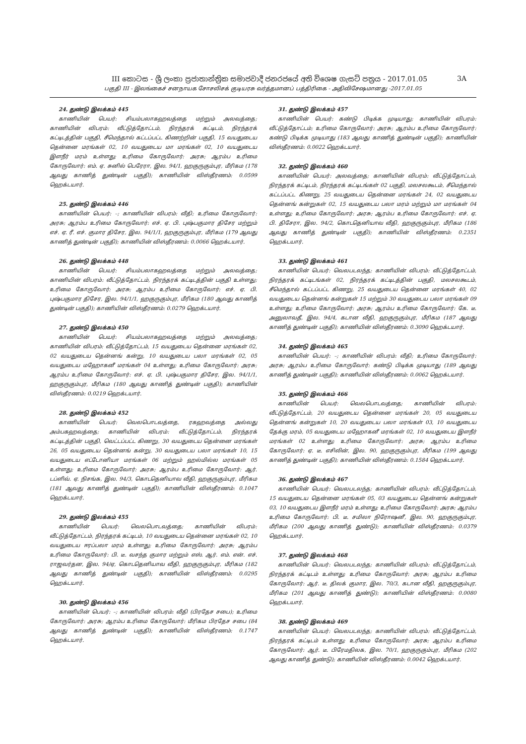III කොටස - ශ්‍රී ලංකා ප්‍රජාතාන්ත්‍රික සමාජවාදී ජනරජයේ අති විශෙෂ ගැසට් පත්‍රය - 2017.01.05 3A
பகுதி III - இலங்கைச் சனநாயக சோசலிசக் குடியரசு வர்த்தமானப் பத்திரிகை - அதிவிசேஷமானது -2017.01.05
24. துண்டு இலக்கம் 445
காணியின் பெயர்: சியம்பலாகஹவத்தை மற்றும் அலவத்தை; காணியின் விபரம்: வீட்டுத்தோட்டம், நிரந்தரக் கட்டிடம், நிரந்தரக் கட்டிடத்தின் பகுதி, சீமெந்தால் கட்டப்பட்ட கிணற்றின் பகுதி, 15 வயதுடைய தென்னை மரங்கள் 02, 10 வயதுடைய மா மரங்கள் 02, 10 வயதுடைய இளநீர் மரம் உள்ளது; உரிமை கோருவோர்: அரசு; ஆரம்ப உரிமை கோருவோர்: எம். ஏ. சுனில் பெரேரா, இல. 94/1, ஹகுருகும்புர, மீரிகம (178 ஆவது காணித் துண்டின் பகுதி); காணியின் விஸ்தீரணம்: 0.0599 ஹெக்டயார்.
25. துண்டு இலக்கம் 446
காணியின் பெயர்: –; காணியின் விபரம்: வீதி; உரிமை கோருவோர்: அரசு; ஆரம்ப உரிமை கோருவோர்: எச். ஏ. பி. புஷ்பகுமார திசேர மற்றும் எச். ஏ. ரீ. எச். குமார திசேர, இல. 94/1/1, ஹகுருகும்புர, மீரிகம (179 ஆவது காணித் துண்டின் பகுதி); காணியின் விஸ்தீரணம்: 0.0066 ஹெக்டயார்.
26. துண்டு இலக்கம் 448
காணியின் பெயர்: சியம்பலாகஹவத்தை மற்றும் அலவத்தை; காணியின் விபரம்: வீட்டுத்தோட்டம், நிரந்தரக் கட்டிடத்தின் பகுதி உள்ளது; உரிமை கோருவோர்: அரசு; ஆரம்ப உரிமை கோருவோர்: எச். ஏ. பி. புஷ்பகுமார திசேர, இல. 94/1/1, ஹகுருகும்புர, மீரிகம (180 ஆவது காணித் துண்டின் பகுதி); காணியின் விஸ்தீரணம்: 0.0279 ஹெக்டயார்.
27. துண்டு இலக்கம் 450
காணியின் பெயர்: சியம்பலாகஹவத்தை மற்றும் அலவத்தை; காணியின் விபரம்: வீட்டுத்தோட்டம், 15 வயதுடைய தென்னை மரங்கள் 02, 02 வயதுடைய தென்னங் கன்று, 10 வயதுடைய பலா மரங்கள் 02, 05 வயதுடைய மஹோகனீ மரங்கள் 04 உள்ளது; உரிமை கோருவோர்: அரசு; ஆரம்ப உரிமை கோருவோர்: எச். ஏ. பி. புஷ்பகுமார திசேர, இல. 94/1/1, ஹகுருகும்புர, மீரிகம (180 ஆவது காணித் துண்டின் பகுதி); காணியின் விஸ்தீரணம்: 0.0219 ஹெக்டயார்.
28. துண்டு இலக்கம் 452
காணியின் பெயர்: வெலபொடவத்தை, ரகஹவத்தை அல்லது அம்பகஹவத்தை; காணியின் விபரம்: வீட்டுத்தோட்டம், நிரந்தரக் கட்டிடத்தின் பகுதி, வெட்டப்பட்ட கிணறு, 30 வயதுடைய தென்னை மரங்கள் 26, 05 வயதுடைய தென்னங் கன்று, 30 வயதுடைய பலா மரங்கள் 10, 15 வயதுடைய எட்டோனியா மரங்கள் 06 மற்றும் ஹல்மில்ல மரங்கள் 05 உள்ளது; உரிமை கோருவோர்: அரசு; ஆரம்ப உரிமை கோருவோர்: ஆர். டப்ளிவ். ஏ. நிசங்க, இல. 94/3, கொடதெனியாவ வீதி, ஹகுருகும்புர, மீரிகம (181 ஆவது காணித் துண்டின் பகுதி); காணியின் விஸ்தீரணம்: 0.1047 ஹெக்டயார்.
29. துண்டு இலக்கம் 455
காணியின் பெயர்: வெலபொடவத்தை; காணியின் விபரம்: வீட்டுத்தோட்டம், நிரந்தரக் கட்டிடம், 10 வயதுடைய தென்னை மரங்கள் 02, 10 வயதுடைய ஈரப்பலா மரம் உள்ளது; உரிமை கோருவோர்: அரசு; ஆரம்ப உரிமை கோருவோர்: பி. டீ. வசந்த குமார மற்றும் எஸ். ஆர். எம். என். எச். ராஜவர்தன, இல. 94/ஏ, கொடதெனியாவ வீதி, ஹகுருகும்புர, மீரிகம (182 ஆவது காணித் துண்டின் பகுதி); காணியின் விஸ்தீரணம்: 0.0295 ஹெக்டயார்.
30. துண்டு இலக்கம் 456
காணியின் பெயர்: –; காணியின் விபரம்: வீதி (பிரதேச சபை); உரிமை கோருவோர்: அரசு; ஆரம்ப உரிமை கோருவோர்: மீரிகம பிரதேச சபை (84 ஆவது காணித் துண்டின் பகுதி); காணியின் விஸ்தீரணம்: 0.1747 ஹெக்டயார்.
31. துண்டு இலக்கம் 457
காணியின் பெயர்: கண்டு பிடிக்க முடியாது; காணியின் விபரம்: வீட்டுத்தோட்டம்; உரிமை கோருவோர்: அரசு; ஆரம்ப உரிமை கோருவோர்: கண்டு பிடிக்க முடியாது (183 ஆவது காணித் துண்டின் பகுதி); காணியின் விஸ்தீரணம்: 0.0022 ஹெக்டயார்.
32. துண்டு இலக்கம் 460
காணியின் பெயர்: அலவத்தை; காணியின் விபரம்: வீட்டுத்தோட்டம், நிரந்தரக் கட்டிடம், நிரந்தரக் கட்டிடங்கள் 02 பகுதி, மலசலகூடம், சீமெந்தால் கட்டப்பட்ட கிணறு, 25 வயதுடைய தென்னை மரங்கள் 24, 02 வயதுடைய தென்னங் கன்றுகள் 02, 15 வயதுடைய பலா மரம் மற்றும் மா மரங்கள் 04 உள்ளது; உரிமை கோருவோர்: அரசு; ஆரம்ப உரிமை கோருவோர்: எச். ஏ. பி. திசேரா, இல. 94/2, கொடதெனியாவ வீதி, ஹகுருகும்புர, மீரிகம (186 ஆவது காணித் துண்டின் பகுதி); காணியின் விஸ்தீரணம்: 0.2351 ஹெக்டயார்.
33. துண்டு இலக்கம் 461
காணியின் பெயர்: வெலபடலந்த; காணியின் விபரம்: வீட்டுத்தோட்டம், நிரந்தரக் கட்டிடங்கள் 02, நிரந்தரக் கட்டிடத்தின் பகுதி, மலசலகூடம், சீமெந்தால் கட்டப்பட்ட கிணறு, 25 வயதுடைய தென்னை மரங்கள் 40, 02 வயதுடைய தென்னங் கன்றுகள் 15 மற்றும் 30 வயதுடைய பலா மரங்கள் 09 உள்ளது; உரிமை கோருவோர்: அரசு; ஆரம்ப உரிமை கோருவோர்: கே. டீ. அனுலாவதீ, இல. 94/4, கடான வீதி, ஹகுருகும்புர, மீரிகம (187 ஆவது காணித் துண்டின் பகுதி); காணியின் விஸ்தீரணம்: 0.3090 ஹெக்டயார்.
34. துண்டு இலக்கம் 465
காணியின் பெயர்: –; காணியின் விபரம்: வீதி; உரிமை கோருவோர்: அரசு; ஆரம்ப உரிமை கோருவோர்: கண்டு பிடிக்க முடியாது (189 ஆவது காணித் துண்டின் பகுதி); காணியின் விஸ்தீரணம்: 0.0062 ஹெக்டயார்.
35. துண்டு இலக்கம் 466
காணியின் பெயர்: வெலபொடவத்தை; காணியின் விபரம்: வீட்டுத்தோட்டம், 20 வயதுடைய தென்னை மரங்கள் 20, 05 வயதுடைய தென்னங் கன்றுகள் 10, 20 வயதுடைய பலா மரங்கள் 03, 10 வயதுடைய தேக்கு மரம், 05 வயதுடைய மஹோகனீ மரங்கள் 02, 10 வயதுடைய இளநீர் மரங்கள் 02 உள்ளது; உரிமை கோருவோர்: அரசு; ஆரம்ப உரிமை கோருவோர்: ஏ. டீ. எசிலின், இல. 90, ஹகுருகும்புர, மீரிகம (199 ஆவது காணித் துண்டின் பகுதி); காணியின் விஸ்தீரணம்: 0.1584 ஹெக்டயார்.
36. துண்டு இலக்கம் 467
காணியின் பெயர்: வெலபடலந்த; காணியின் விபரம்: வீட்டுத்தோட்டம், 15 வயதுடைய தென்னை மரங்கள் 05, 03 வயதுடைய தென்னங் கன்றுகள் 03, 10 வயதுடைய இளநீர் மரம் உள்ளது; உரிமை கோருவோர்: அரசு; ஆரம்ப உரிமை கோருவோர்: பி. டீ. சமிலா நிரோஷனீ, இல. 90, ஹகுருகும்புர, மீரிகம (200 ஆவது காணித் துண்டு); காணியின் விஸ்தீரணம்: 0.0379 ஹெக்டயார்.
37. துண்டு இலக்கம் 468
காணியின் பெயர்: வெலபடலந்த; காணியின் விபரம்: வீட்டுத்தோட்டம், நிரந்தரக் கட்டிடம் உள்ளது; உரிமை கோருவோர்: அரசு; ஆரம்ப உரிமை கோருவோர்: ஆர். டீ. திலக் குமார, இல. 70/3, கடான வீதி, ஹகுருகும்புர, மீரிகம (201 ஆவது காணித் துண்டு); காணியின் விஸ்தீரணம்: 0.0080 ஹெக்டயார்.
38. துண்டு இலக்கம் 469
காணியின் பெயர்: வெலபடலந்த; காணியின் விபரம்: வீட்டுத்தோட்டம், நிரந்தரக் கட்டிடம் உள்ளது; உரிமை கோருவோர்: அரசு; ஆரம்ப உரிமை கோருவோர்: ஆர். டீ. பிரேமதிலக, இல. 70/1, ஹகுருகும்புர, மீரிகம (202 ஆவது காணித் துண்டு); காணியின் விஸ்தீரணம்: 0.0042 ஹெக்டயார்.